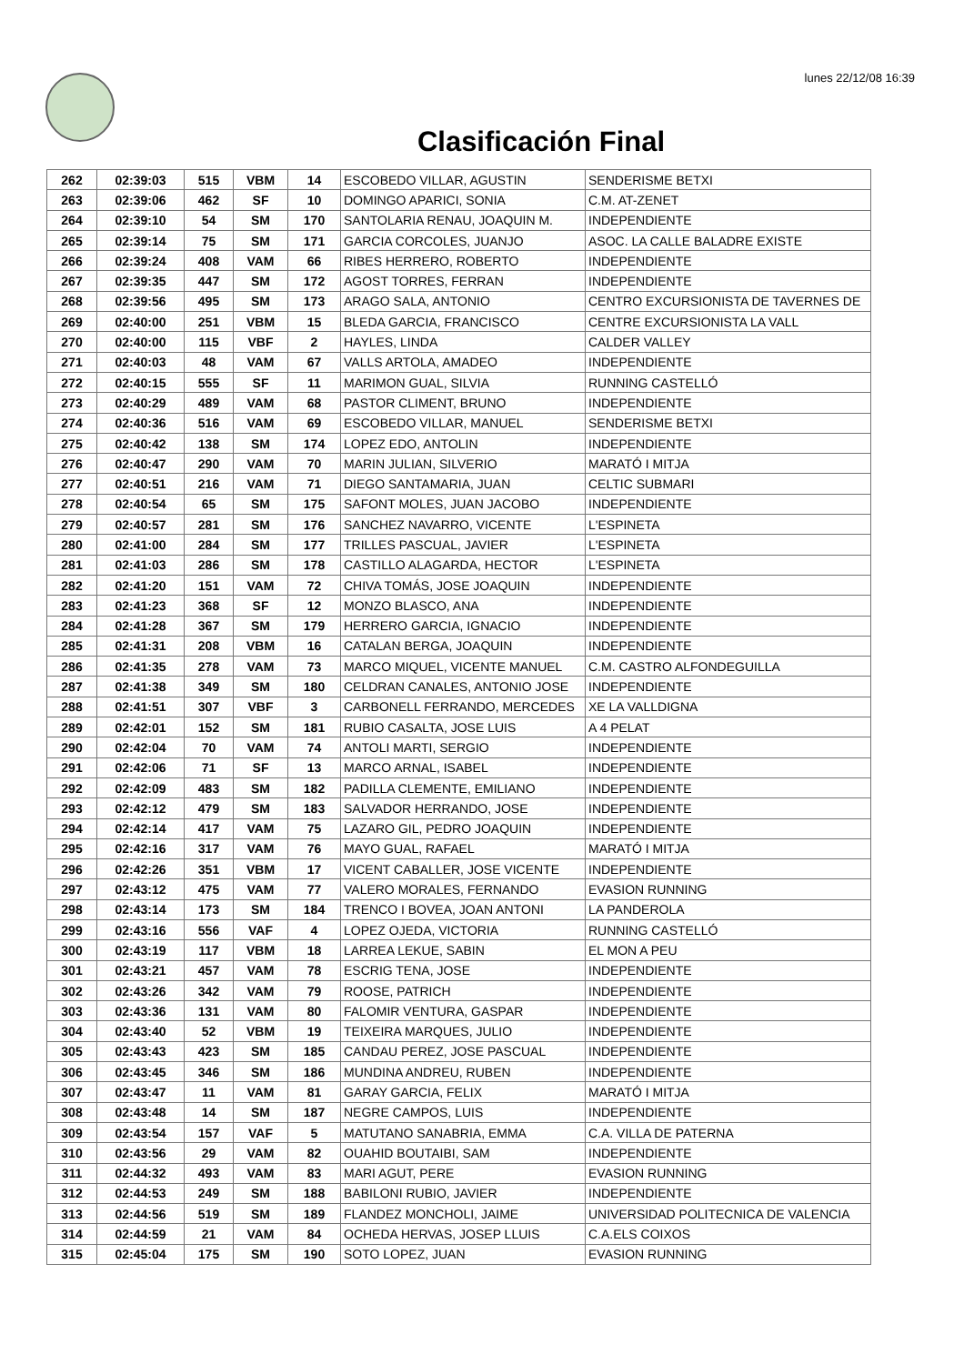lunes 22/12/08 16:39
Clasificación Final
| 262 | 02:39:03 | 515 | VBM | 14 | ESCOBEDO VILLAR, AGUSTIN | SENDERISME BETXI |
| 263 | 02:39:06 | 462 | SF | 10 | DOMINGO APARICI, SONIA | C.M. AT-ZENET |
| 264 | 02:39:10 | 54 | SM | 170 | SANTOLARIA RENAU, JOAQUIN M. | INDEPENDIENTE |
| 265 | 02:39:14 | 75 | SM | 171 | GARCIA CORCOLES, JUANJO | ASOC. LA CALLE BALADRE EXISTE |
| 266 | 02:39:24 | 408 | VAM | 66 | RIBES HERRERO, ROBERTO | INDEPENDIENTE |
| 267 | 02:39:35 | 447 | SM | 172 | AGOST TORRES, FERRAN | INDEPENDIENTE |
| 268 | 02:39:56 | 495 | SM | 173 | ARAGO SALA, ANTONIO | CENTRO EXCURSIONISTA DE TAVERNES DE |
| 269 | 02:40:00 | 251 | VBM | 15 | BLEDA GARCIA, FRANCISCO | CENTRE EXCURSIONISTA LA VALL |
| 270 | 02:40:00 | 115 | VBF | 2 | HAYLES, LINDA | CALDER VALLEY |
| 271 | 02:40:03 | 48 | VAM | 67 | VALLS ARTOLA, AMADEO | INDEPENDIENTE |
| 272 | 02:40:15 | 555 | SF | 11 | MARIMON GUAL, SILVIA | RUNNING CASTELLÓ |
| 273 | 02:40:29 | 489 | VAM | 68 | PASTOR CLIMENT, BRUNO | INDEPENDIENTE |
| 274 | 02:40:36 | 516 | VAM | 69 | ESCOBEDO VILLAR, MANUEL | SENDERISME BETXI |
| 275 | 02:40:42 | 138 | SM | 174 | LOPEZ EDO, ANTOLIN | INDEPENDIENTE |
| 276 | 02:40:47 | 290 | VAM | 70 | MARIN JULIAN, SILVERIO | MARATÓ I MITJA |
| 277 | 02:40:51 | 216 | VAM | 71 | DIEGO SANTAMARIA, JUAN | CELTIC SUBMARI |
| 278 | 02:40:54 | 65 | SM | 175 | SAFONT MOLES, JUAN JACOBO | INDEPENDIENTE |
| 279 | 02:40:57 | 281 | SM | 176 | SANCHEZ NAVARRO, VICENTE | L'ESPINETA |
| 280 | 02:41:00 | 284 | SM | 177 | TRILLES PASCUAL, JAVIER | L'ESPINETA |
| 281 | 02:41:03 | 286 | SM | 178 | CASTILLO ALAGARDA, HECTOR | L'ESPINETA |
| 282 | 02:41:20 | 151 | VAM | 72 | CHIVA TOMÁS, JOSE JOAQUIN | INDEPENDIENTE |
| 283 | 02:41:23 | 368 | SF | 12 | MONZO BLASCO, ANA | INDEPENDIENTE |
| 284 | 02:41:28 | 367 | SM | 179 | HERRERO GARCIA, IGNACIO | INDEPENDIENTE |
| 285 | 02:41:31 | 208 | VBM | 16 | CATALAN BERGA, JOAQUIN | INDEPENDIENTE |
| 286 | 02:41:35 | 278 | VAM | 73 | MARCO MIQUEL, VICENTE MANUEL | C.M. CASTRO ALFONDEGUILLA |
| 287 | 02:41:38 | 349 | SM | 180 | CELDRAN CANALES, ANTONIO JOSE | INDEPENDIENTE |
| 288 | 02:41:51 | 307 | VBF | 3 | CARBONELL FERRANDO, MERCEDES | XE LA VALLDIGNA |
| 289 | 02:42:01 | 152 | SM | 181 | RUBIO CASALTA, JOSE LUIS | A 4 PELAT |
| 290 | 02:42:04 | 70 | VAM | 74 | ANTOLI MARTI, SERGIO | INDEPENDIENTE |
| 291 | 02:42:06 | 71 | SF | 13 | MARCO ARNAL, ISABEL | INDEPENDIENTE |
| 292 | 02:42:09 | 483 | SM | 182 | PADILLA CLEMENTE, EMILIANO | INDEPENDIENTE |
| 293 | 02:42:12 | 479 | SM | 183 | SALVADOR HERRANDO, JOSE | INDEPENDIENTE |
| 294 | 02:42:14 | 417 | VAM | 75 | LAZARO GIL, PEDRO JOAQUIN | INDEPENDIENTE |
| 295 | 02:42:16 | 317 | VAM | 76 | MAYO GUAL, RAFAEL | MARATÓ I MITJA |
| 296 | 02:42:26 | 351 | VBM | 17 | VICENT CABALLER, JOSE VICENTE | INDEPENDIENTE |
| 297 | 02:43:12 | 475 | VAM | 77 | VALERO MORALES, FERNANDO | EVASION RUNNING |
| 298 | 02:43:14 | 173 | SM | 184 | TRENCO I BOVEA, JOAN ANTONI | LA PANDEROLA |
| 299 | 02:43:16 | 556 | VAF | 4 | LOPEZ OJEDA, VICTORIA | RUNNING CASTELLÓ |
| 300 | 02:43:19 | 117 | VBM | 18 | LARREA LEKUE, SABIN | EL MON A PEU |
| 301 | 02:43:21 | 457 | VAM | 78 | ESCRIG TENA, JOSE | INDEPENDIENTE |
| 302 | 02:43:26 | 342 | VAM | 79 | ROOSE, PATRICH | INDEPENDIENTE |
| 303 | 02:43:36 | 131 | VAM | 80 | FALOMIR VENTURA, GASPAR | INDEPENDIENTE |
| 304 | 02:43:40 | 52 | VBM | 19 | TEIXEIRA MARQUES, JULIO | INDEPENDIENTE |
| 305 | 02:43:43 | 423 | SM | 185 | CANDAU PEREZ, JOSE PASCUAL | INDEPENDIENTE |
| 306 | 02:43:45 | 346 | SM | 186 | MUNDINA ANDREU, RUBEN | INDEPENDIENTE |
| 307 | 02:43:47 | 11 | VAM | 81 | GARAY GARCIA, FELIX | MARATÓ I MITJA |
| 308 | 02:43:48 | 14 | SM | 187 | NEGRE CAMPOS, LUIS | INDEPENDIENTE |
| 309 | 02:43:54 | 157 | VAF | 5 | MATUTANO SANABRIA, EMMA | C.A. VILLA DE PATERNA |
| 310 | 02:43:56 | 29 | VAM | 82 | OUAHID BOUTAIBI, SAM | INDEPENDIENTE |
| 311 | 02:44:32 | 493 | VAM | 83 | MARI AGUT, PERE | EVASION RUNNING |
| 312 | 02:44:53 | 249 | SM | 188 | BABILONI RUBIO, JAVIER | INDEPENDIENTE |
| 313 | 02:44:56 | 519 | SM | 189 | FLANDEZ MONCHOLI, JAIME | UNIVERSIDAD POLITECNICA DE VALENCIA |
| 314 | 02:44:59 | 21 | VAM | 84 | OCHEDA HERVAS, JOSEP LLUIS | C.A.ELS COIXOS |
| 315 | 02:45:04 | 175 | SM | 190 | SOTO LOPEZ, JUAN | EVASION RUNNING |